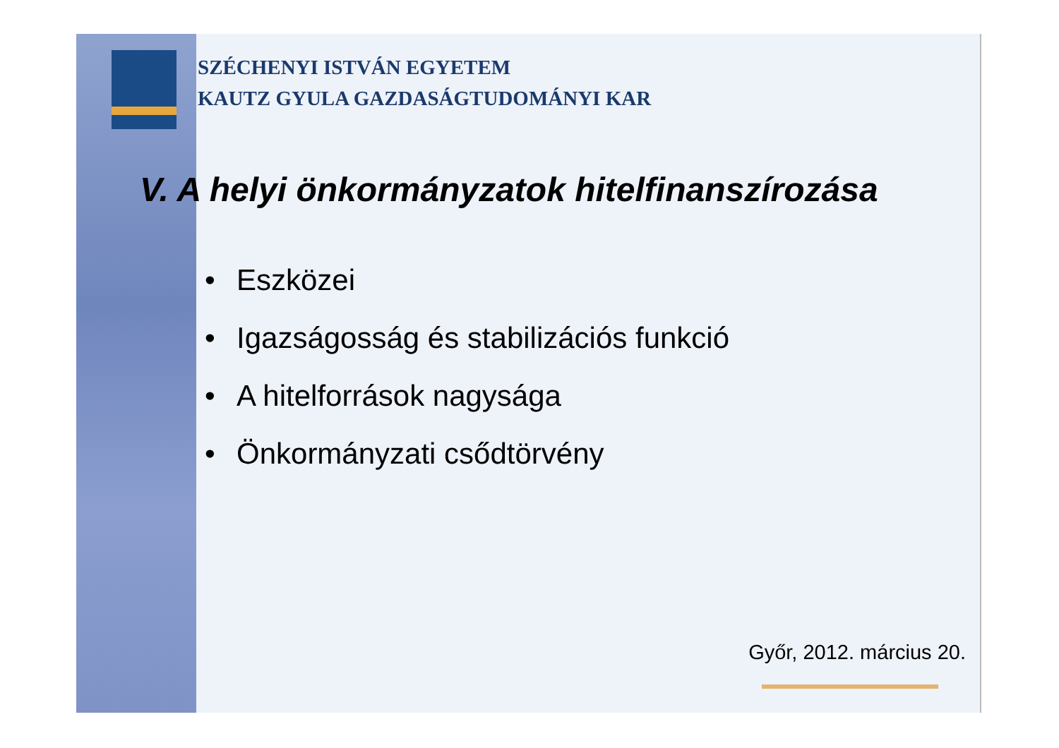SZÉCHENYI ISTVÁN EGYETEM
KAUTZ GYULA GAZDASÁGTUDOMÁNYI KAR
V. A helyi önkormányzatok hitelfinanszírozása
• Eszközei
• Igazságosság és stabilizációs funkció
• A hitelforrások nagysága
• Önkormányzati csődtörvény
Győr, 2012. március 20.